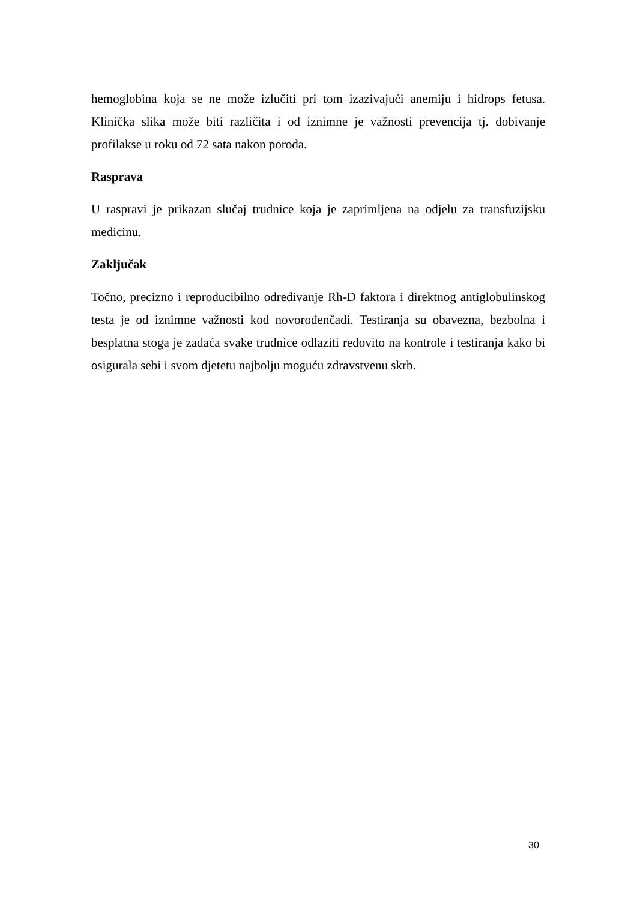hemoglobina koja se ne može izlučiti pri tom izazivajući anemiju i hidrops fetusa. Klinička slika može biti različita i od iznimne je važnosti prevencija tj. dobivanje profilakse u roku od 72 sata nakon poroda.
Rasprava
U raspravi je prikazan slučaj trudnice koja je zaprimljena na odjelu za transfuzijsku medicinu.
Zaključak
Točno, precizno i reproducibilno određivanje Rh-D faktora i direktnog antiglobulinskog testa je od iznimne važnosti kod novorođenčadi. Testiranja su obavezna, bezbolna i besplatna stoga je zadaća svake trudnice odlaziti redovito na kontrole i testiranja kako bi osigurala sebi i svom djetetu najbolju moguću zdravstvenu skrb.
30